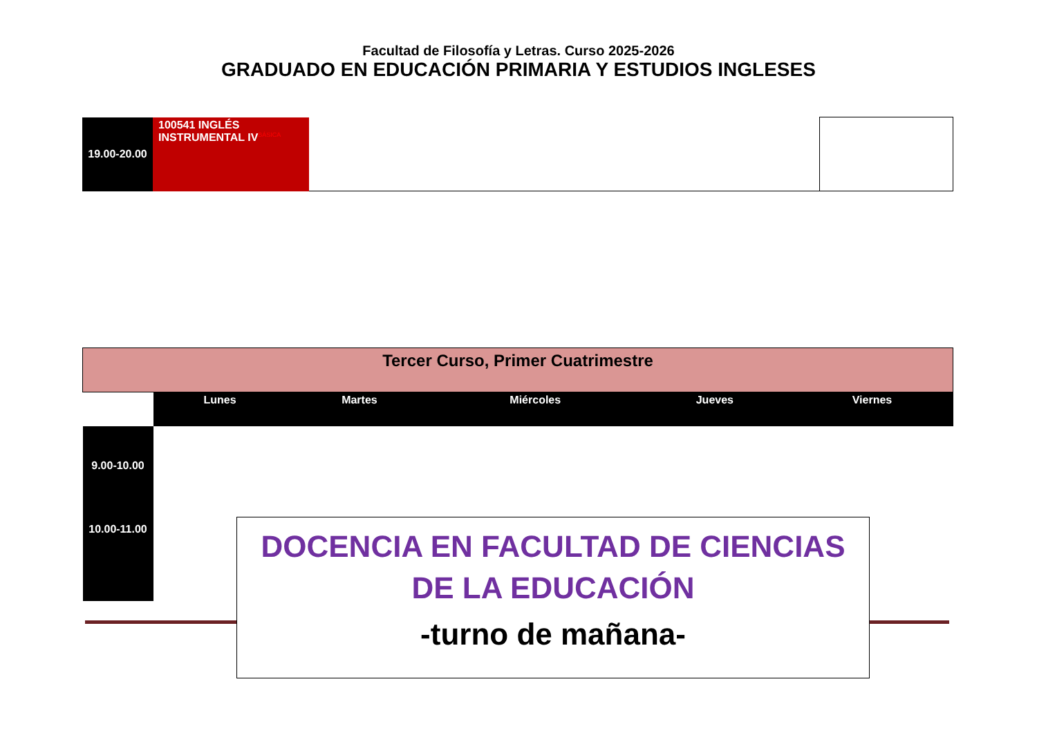Facultad de Filosofía y Letras. Curso 2025-2026
GRADUADO EN EDUCACIÓN PRIMARIA Y ESTUDIOS INGLESES
| 19.00-20.00 | 100541 INGLÉS INSTRUMENTAL IV<sup>BÁSICA</sup> | | |
| Tercer Curso, Primer Cuatrimestre | | | | | |
| | Lunes | Martes | Miércoles | Jueves | Viernes |
| 9.00-10.00 | | | | | |
| 10.00-11.00 | | | | | |
DOCENCIA EN FACULTAD DE CIENCIAS DE LA EDUCACIÓN
-turno de mañana-